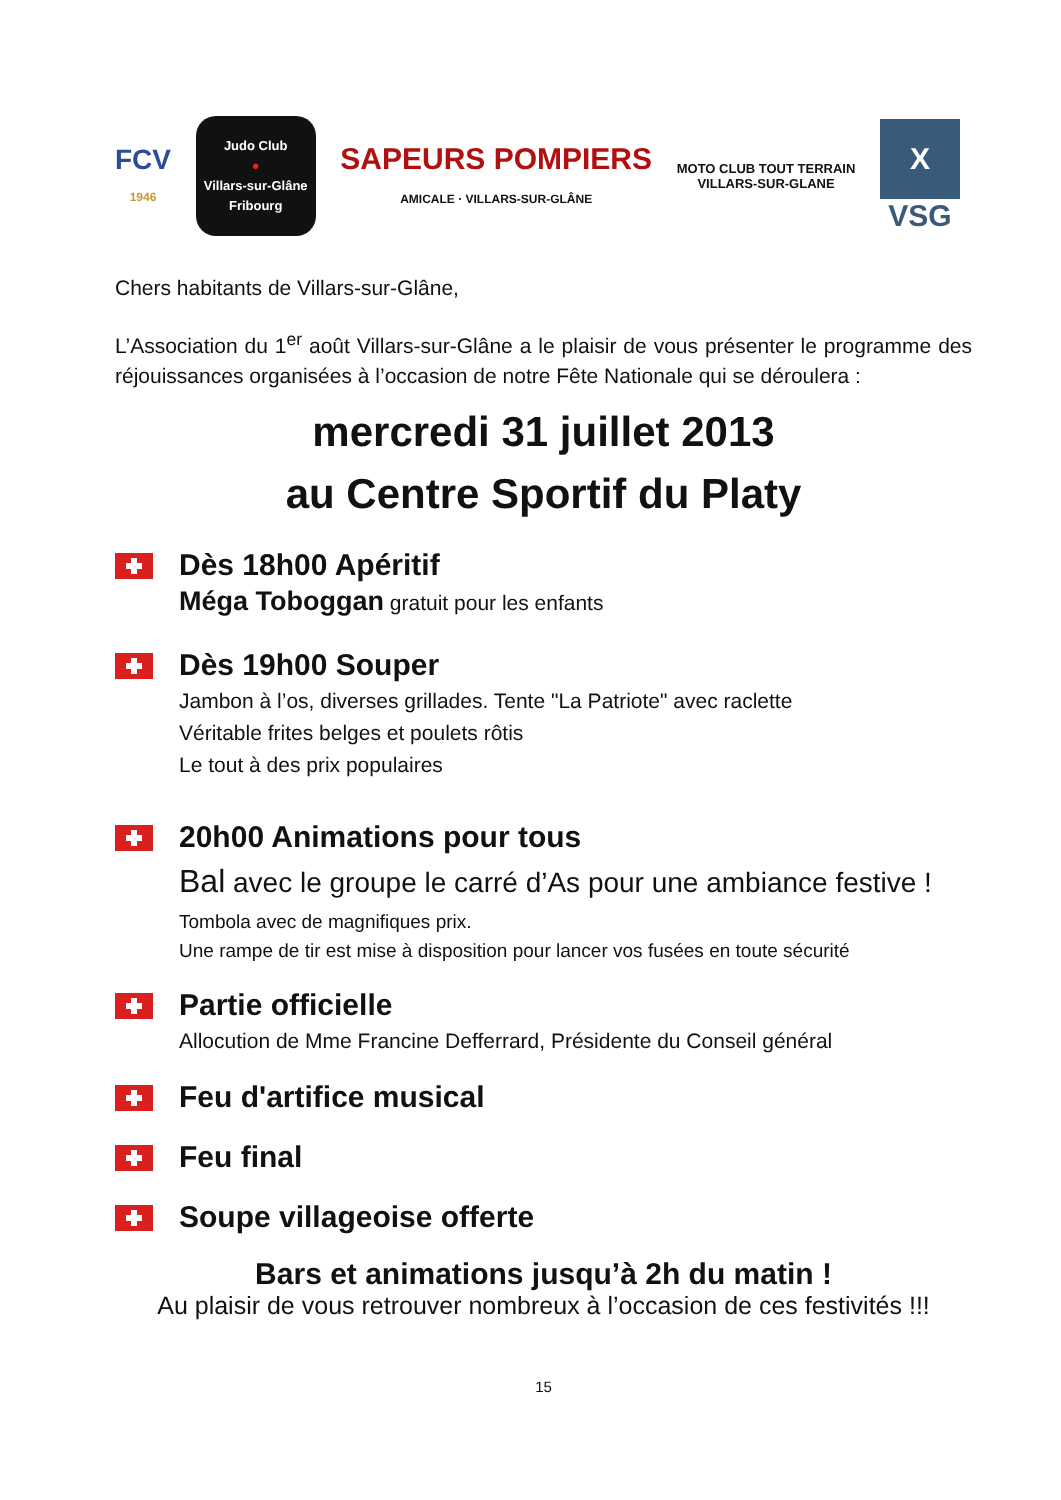FCV
1946
Judo Club
●
Villars-sur-Glâne
Fribourg
SAPEURS POMPIERS
AMICALE · VILLARS-SUR-GLÂNE
MOTO CLUB TOUT TERRAIN
VILLARS-SUR-GLANE
X
VSG
Chers habitants de Villars-sur-Glâne,
L’Association du 1<sup>er</sup> août Villars-sur-Glâne a le plaisir de vous présenter le programme des réjouissances organisées à l’occasion de notre Fête Nationale qui se déroulera :
mercredi 31 juillet 2013
au Centre Sportif du Platy
Dès 18h00 Apéritif
Méga Toboggan gratuit pour les enfants
Dès 19h00 Souper
Jambon à l’os, diverses grillades. Tente "La Patriote" avec raclette
Véritable frites belges et poulets rôtis
Le tout à des prix populaires
20h00 Animations pour tous
Bal avec le groupe le carré d’As pour une ambiance festive !
Tombola avec de magnifiques prix.
Une rampe de tir est mise à disposition pour lancer vos fusées en toute sécurité
Partie officielle
Allocution de Mme Francine Defferrard, Présidente du Conseil général
Feu d'artifice musical
Feu final
Soupe villageoise offerte
Bars et animations jusqu’à 2h du matin !
Au plaisir de vous retrouver nombreux à l’occasion de ces festivités !!!
15